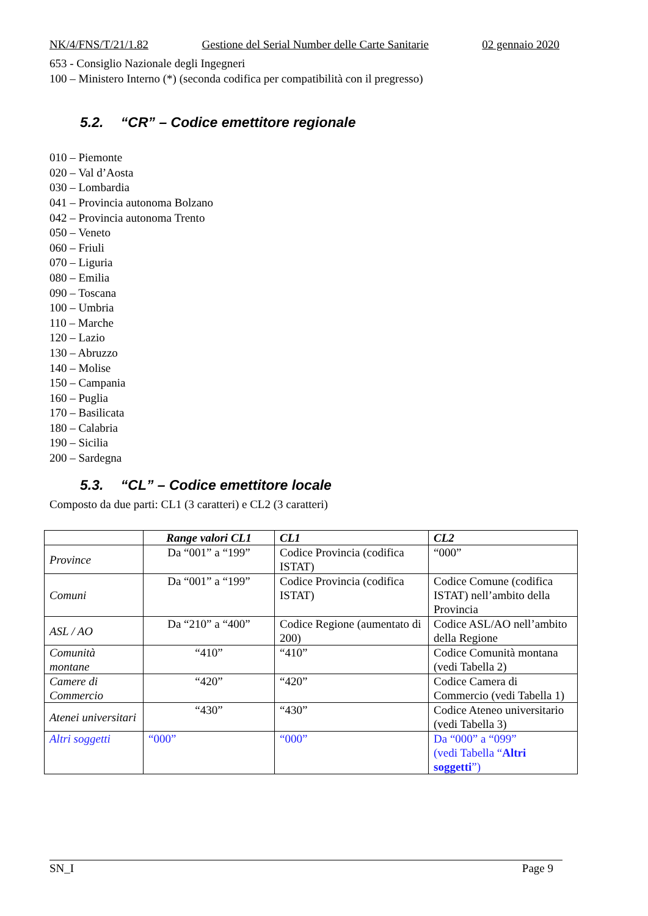NK/4/FNS/T/21/1.82 Gestione del Serial Number delle Carte Sanitarie 02 gennaio 2020
653 - Consiglio Nazionale degli Ingegneri
100 – Ministero Interno (*) (seconda codifica per compatibilità con il pregresso)
5.2. “CR” – Codice emettitore regionale
010 – Piemonte
020 – Val d’Aosta
030 – Lombardia
041 – Provincia autonoma Bolzano
042 – Provincia autonoma Trento
050 – Veneto
060 – Friuli
070 – Liguria
080 – Emilia
090 – Toscana
100 – Umbria
110 – Marche
120 – Lazio
130 – Abruzzo
140 – Molise
150 – Campania
160 – Puglia
170 – Basilicata
180 – Calabria
190 – Sicilia
200 – Sardegna
5.3. “CL” – Codice emettitore locale
Composto da due parti: CL1 (3 caratteri) e CL2 (3 caratteri)
| | Range valori CL1 | CL1 | CL2 |
| --- | --- | --- | --- |
| Province | Da “001” a “199” | Codice Provincia (codifica ISTAT) | “000” |
| Comuni | Da “001” a “199” | Codice Provincia (codifica ISTAT) | Codice Comune (codifica ISTAT) nell’ambito della Provincia |
| ASL / AO | Da “210” a “400” | Codice Regione (aumentato di 200) | Codice ASL/AO nell’ambito della Regione |
| Comunità montane | “410” | “410” | Codice Comunità montana (vedi Tabella 2) |
| Camere di Commercio | “420” | “420” | Codice Camera di Commercio (vedi Tabella 1) |
| Atenei universitari | “430” | “430” | Codice Ateneo universitario (vedi Tabella 3) |
| Altri soggetti | “000” | “000” | Da “000” a “099” (vedi Tabella “ Altri soggetti ”) |
SN_I Page 9